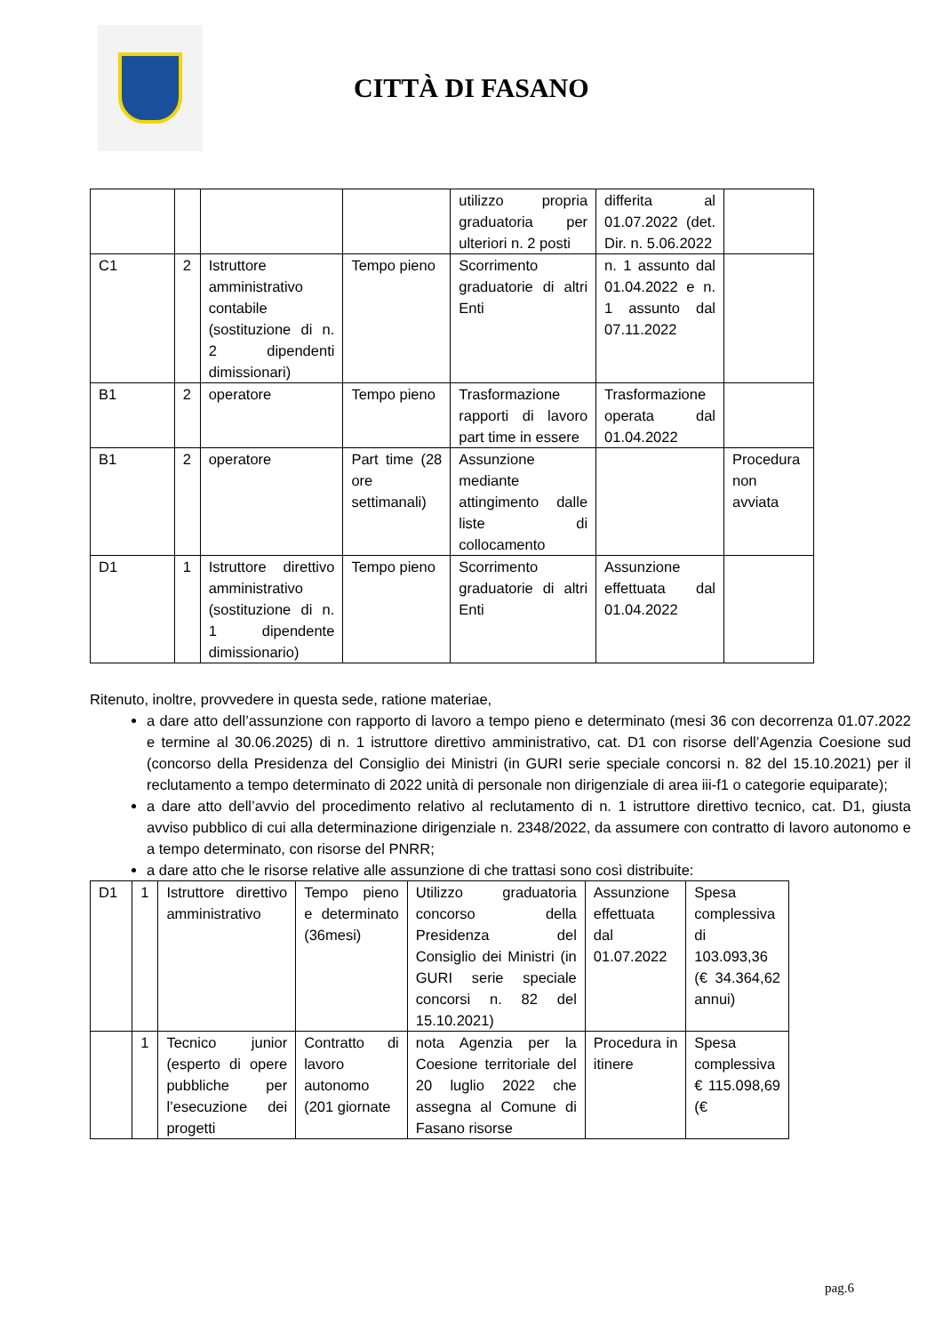CITTÀ DI FASANO
| | | | | utilizzo propria graduatoria per ulteriori n. 2 posti | differita al 01.07.2022 (det. Dir. n. 5.06.2022 | |
| C1 | 2 | Istruttore amministrativo contabile (sostituzione di n. 2 dipendenti dimissionari) | Tempo pieno | Scorrimento graduatorie di altri Enti | n. 1 assunto dal 01.04.2022 e n. 1 assunto dal 07.11.2022 | |
| B1 | 2 | operatore | Tempo pieno | Trasformazione rapporti di lavoro part time in essere | Trasformazione operata dal 01.04.2022 | |
| B1 | 2 | operatore | Part time (28 ore settimanali) | Assunzione mediante attingimento dalle liste di collocamento | | Procedura non avviata |
| D1 | 1 | Istruttore direttivo amministrativo (sostituzione di n. 1 dipendente dimissionario) | Tempo pieno | Scorrimento graduatorie di altri Enti | Assunzione effettuata dal 01.04.2022 | |
Ritenuto, inoltre, provvedere in questa sede, ratione materiae,
a dare atto dell’assunzione con rapporto di lavoro a tempo pieno e determinato (mesi 36 con decorrenza 01.07.2022 e termine al 30.06.2025) di n. 1 istruttore direttivo amministrativo, cat. D1 con risorse dell’Agenzia Coesione sud (concorso della Presidenza del Consiglio dei Ministri (in GURI serie speciale concorsi n. 82 del 15.10.2021) per il reclutamento a tempo determinato di 2022 unità di personale non dirigenziale di area iii-f1 o categorie equiparate);
a dare atto dell’avvio del procedimento relativo al reclutamento di n. 1 istruttore direttivo tecnico, cat. D1, giusta avviso pubblico di cui alla determinazione dirigenziale n. 2348/2022, da assumere con contratto di lavoro autonomo e a tempo determinato, con risorse del PNRR;
a dare atto che le risorse relative alle assunzione di che trattasi sono così distribuite:
| D1 | 1 | Istruttore direttivo amministrativo | Tempo pieno e determinato (36mesi) | Utilizzo graduatoria concorso della Presidenza del Consiglio dei Ministri (in GURI serie speciale concorsi n. 82 del 15.10.2021) | Assunzione effettuata dal 01.07.2022 | Spesa complessiva di 103.093,36 (€ 34.364,62 annui) |
| | 1 | Tecnico junior (esperto di opere pubbliche per l’esecuzione dei progetti | Contratto di lavoro autonomo (201 giornate | nota Agenzia per la Coesione territoriale del 20 luglio 2022 che assegna al Comune di Fasano risorse | Procedura in itinere | Spesa complessiva € 115.098,69 (€ |
pag.6